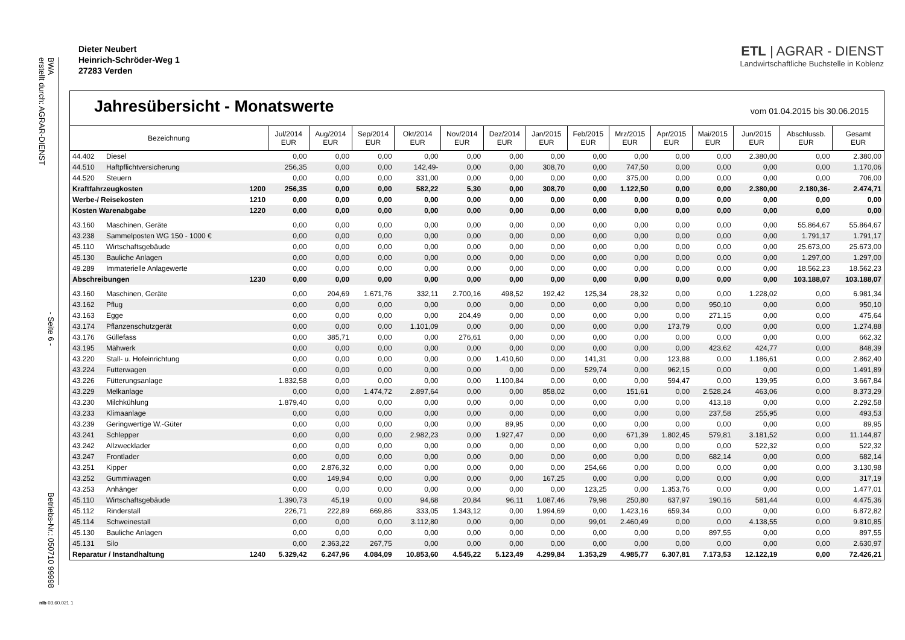BWA
erstellt durch: AGRAR-DIENST - Seite 6 - Betriebs-Nr.: 050710 99998
Dieter Neubert
Heinrich-Schröder-Weg 1
27283 Verden
ETL | AGRAR - DIENST
Landwirtschaftliche Buchstelle in Koblenz
Jahresübersicht - Monatswerte
vom 01.04.2015 bis 30.06.2015
| Bezeichnung | | | Jul/2014 EUR | Aug/2014 EUR | Sep/2014 EUR | Okt/2014 EUR | Nov/2014 EUR | Dez/2014 EUR | Jan/2015 EUR | Feb/2015 EUR | Mrz/2015 EUR | Apr/2015 EUR | Mai/2015 EUR | Jun/2015 EUR | Abschlussb. EUR | Gesamt EUR |
| --- | --- | --- | --- | --- | --- | --- | --- | --- | --- | --- | --- | --- | --- | --- | --- | --- |
| 44.402 | Diesel | | 0,00 | 0,00 | 0,00 | 0,00 | 0,00 | 0,00 | 0,00 | 0,00 | 0,00 | 0,00 | 0,00 | 2.380,00 | 0,00 | 2.380,00 |
| 44.510 | Haftpflichtversicherung | | 256,35 | 0,00 | 0,00 | 142,49- | 0,00 | 0,00 | 308,70 | 0,00 | 747,50 | 0,00 | 0,00 | 0,00 | 0,00 | 1.170,06 |
| 44.520 | Steuern | | 0,00 | 0,00 | 0,00 | 331,00 | 0,00 | 0,00 | 0,00 | 0,00 | 375,00 | 0,00 | 0,00 | 0,00 | 0,00 | 706,00 |
| Kraftfahrzeugkosten | | 1200 | 256,35 | 0,00 | 0,00 | 582,22 | 5,30 | 0,00 | 308,70 | 0,00 | 1.122,50 | 0,00 | 0,00 | 2.380,00 | 2.180,36- | 2.474,71 |
| Werbe-/ Reisekosten | | 1210 | 0,00 | 0,00 | 0,00 | 0,00 | 0,00 | 0,00 | 0,00 | 0,00 | 0,00 | 0,00 | 0,00 | 0,00 | 0,00 | 0,00 |
| Kosten Warenabgabe | | 1220 | 0,00 | 0,00 | 0,00 | 0,00 | 0,00 | 0,00 | 0,00 | 0,00 | 0,00 | 0,00 | 0,00 | 0,00 | 0,00 | 0,00 |
| 43.160 | Maschinen, Geräte | | 0,00 | 0,00 | 0,00 | 0,00 | 0,00 | 0,00 | 0,00 | 0,00 | 0,00 | 0,00 | 0,00 | 0,00 | 55.864,67 | 55.864,67 |
| 43.238 | Sammelposten WG 150 - 1000 € | | 0,00 | 0,00 | 0,00 | 0,00 | 0,00 | 0,00 | 0,00 | 0,00 | 0,00 | 0,00 | 0,00 | 0,00 | 1.791,17 | 1.791,17 |
| 45.110 | Wirtschaftsgebäude | | 0,00 | 0,00 | 0,00 | 0,00 | 0,00 | 0,00 | 0,00 | 0,00 | 0,00 | 0,00 | 0,00 | 0,00 | 25.673,00 | 25.673,00 |
| 45.130 | Bauliche Anlagen | | 0,00 | 0,00 | 0,00 | 0,00 | 0,00 | 0,00 | 0,00 | 0,00 | 0,00 | 0,00 | 0,00 | 0,00 | 1.297,00 | 1.297,00 |
| 49.289 | Immaterielle Anlagewerte | | 0,00 | 0,00 | 0,00 | 0,00 | 0,00 | 0,00 | 0,00 | 0,00 | 0,00 | 0,00 | 0,00 | 0,00 | 18.562,23 | 18.562,23 |
| Abschreibungen | | 1230 | 0,00 | 0,00 | 0,00 | 0,00 | 0,00 | 0,00 | 0,00 | 0,00 | 0,00 | 0,00 | 0,00 | 0,00 | 103.188,07 | 103.188,07 |
| 43.160 | Maschinen, Geräte | | 0,00 | 204,69 | 1.671,76 | 332,11 | 2.700,16 | 498,52 | 192,42 | 125,34 | 28,32 | 0,00 | 0,00 | 1.228,02 | 0,00 | 6.981,34 |
| 43.162 | Pflug | | 0,00 | 0,00 | 0,00 | 0,00 | 0,00 | 0,00 | 0,00 | 0,00 | 0,00 | 0,00 | 950,10 | 0,00 | 0,00 | 950,10 |
| 43.163 | Egge | | 0,00 | 0,00 | 0,00 | 0,00 | 204,49 | 0,00 | 0,00 | 0,00 | 0,00 | 0,00 | 271,15 | 0,00 | 0,00 | 475,64 |
| 43.174 | Pflanzenschutzgerät | | 0,00 | 0,00 | 0,00 | 1.101,09 | 0,00 | 0,00 | 0,00 | 0,00 | 0,00 | 173,79 | 0,00 | 0,00 | 0,00 | 1.274,88 |
| 43.176 | Güllefass | | 0,00 | 385,71 | 0,00 | 0,00 | 276,61 | 0,00 | 0,00 | 0,00 | 0,00 | 0,00 | 0,00 | 0,00 | 0,00 | 662,32 |
| 43.195 | Mähwerk | | 0,00 | 0,00 | 0,00 | 0,00 | 0,00 | 0,00 | 0,00 | 0,00 | 0,00 | 0,00 | 423,62 | 424,77 | 0,00 | 848,39 |
| 43.220 | Stall- u. Hofeinrichtung | | 0,00 | 0,00 | 0,00 | 0,00 | 0,00 | 1.410,60 | 0,00 | 141,31 | 0,00 | 123,88 | 0,00 | 1.186,61 | 0,00 | 2.862,40 |
| 43.224 | Futterwagen | | 0,00 | 0,00 | 0,00 | 0,00 | 0,00 | 0,00 | 0,00 | 529,74 | 0,00 | 962,15 | 0,00 | 0,00 | 0,00 | 1.491,89 |
| 43.226 | Fütterungsanlage | | 1.832,58 | 0,00 | 0,00 | 0,00 | 0,00 | 1.100,84 | 0,00 | 0,00 | 0,00 | 594,47 | 0,00 | 139,95 | 0,00 | 3.667,84 |
| 43.229 | Melkanlage | | 0,00 | 0,00 | 1.474,72 | 2.897,64 | 0,00 | 0,00 | 858,02 | 0,00 | 151,61 | 0,00 | 2.528,24 | 463,06 | 0,00 | 8.373,29 |
| 43.230 | Milchkühlung | | 1.879,40 | 0,00 | 0,00 | 0,00 | 0,00 | 0,00 | 0,00 | 0,00 | 0,00 | 0,00 | 413,18 | 0,00 | 0,00 | 2.292,58 |
| 43.233 | Klimaanlage | | 0,00 | 0,00 | 0,00 | 0,00 | 0,00 | 0,00 | 0,00 | 0,00 | 0,00 | 0,00 | 237,58 | 255,95 | 0,00 | 493,53 |
| 43.239 | Geringwertige W.-Güter | | 0,00 | 0,00 | 0,00 | 0,00 | 0,00 | 89,95 | 0,00 | 0,00 | 0,00 | 0,00 | 0,00 | 0,00 | 0,00 | 89,95 |
| 43.241 | Schlepper | | 0,00 | 0,00 | 0,00 | 2.982,23 | 0,00 | 1.927,47 | 0,00 | 0,00 | 671,39 | 1.802,45 | 579,81 | 3.181,52 | 0,00 | 11.144,87 |
| 43.242 | Allzwecklader | | 0,00 | 0,00 | 0,00 | 0,00 | 0,00 | 0,00 | 0,00 | 0,00 | 0,00 | 0,00 | 0,00 | 522,32 | 0,00 | 522,32 |
| 43.247 | Frontlader | | 0,00 | 0,00 | 0,00 | 0,00 | 0,00 | 0,00 | 0,00 | 0,00 | 0,00 | 0,00 | 682,14 | 0,00 | 0,00 | 682,14 |
| 43.251 | Kipper | | 0,00 | 2.876,32 | 0,00 | 0,00 | 0,00 | 0,00 | 0,00 | 254,66 | 0,00 | 0,00 | 0,00 | 0,00 | 0,00 | 3.130,98 |
| 43.252 | Gummiwagen | | 0,00 | 149,94 | 0,00 | 0,00 | 0,00 | 0,00 | 167,25 | 0,00 | 0,00 | 0,00 | 0,00 | 0,00 | 0,00 | 317,19 |
| 43.253 | Anhänger | | 0,00 | 0,00 | 0,00 | 0,00 | 0,00 | 0,00 | 0,00 | 123,25 | 0,00 | 1.353,76 | 0,00 | 0,00 | 0,00 | 1.477,01 |
| 45.110 | Wirtschaftsgebäude | | 1.390,73 | 45,19 | 0,00 | 94,68 | 20,84 | 96,11 | 1.087,46 | 79,98 | 250,80 | 637,97 | 190,16 | 581,44 | 0,00 | 4.475,36 |
| 45.112 | Rinderstall | | 226,71 | 222,89 | 669,86 | 333,05 | 1.343,12 | 0,00 | 1.994,69 | 0,00 | 1.423,16 | 659,34 | 0,00 | 0,00 | 0,00 | 6.872,82 |
| 45.114 | Schweinestall | | 0,00 | 0,00 | 0,00 | 3.112,80 | 0,00 | 0,00 | 0,00 | 99,01 | 2.460,49 | 0,00 | 0,00 | 4.138,55 | 0,00 | 9.810,85 |
| 45.130 | Bauliche Anlagen | | 0,00 | 0,00 | 0,00 | 0,00 | 0,00 | 0,00 | 0,00 | 0,00 | 0,00 | 0,00 | 897,55 | 0,00 | 0,00 | 897,55 |
| 45.131 | Silo | | 0,00 | 2.363,22 | 267,75 | 0,00 | 0,00 | 0,00 | 0,00 | 0,00 | 0,00 | 0,00 | 0,00 | 0,00 | 0,00 | 2.630,97 |
| Reparatur / Instandhaltung | | 1240 | 5.329,42 | 6.247,96 | 4.084,09 | 10.853,60 | 4.545,22 | 5.123,49 | 4.299,84 | 1.353,29 | 4.985,77 | 6.307,81 | 7.173,53 | 12.122,19 | 0,00 | 72.426,21 |
nlb 03.60.021 1